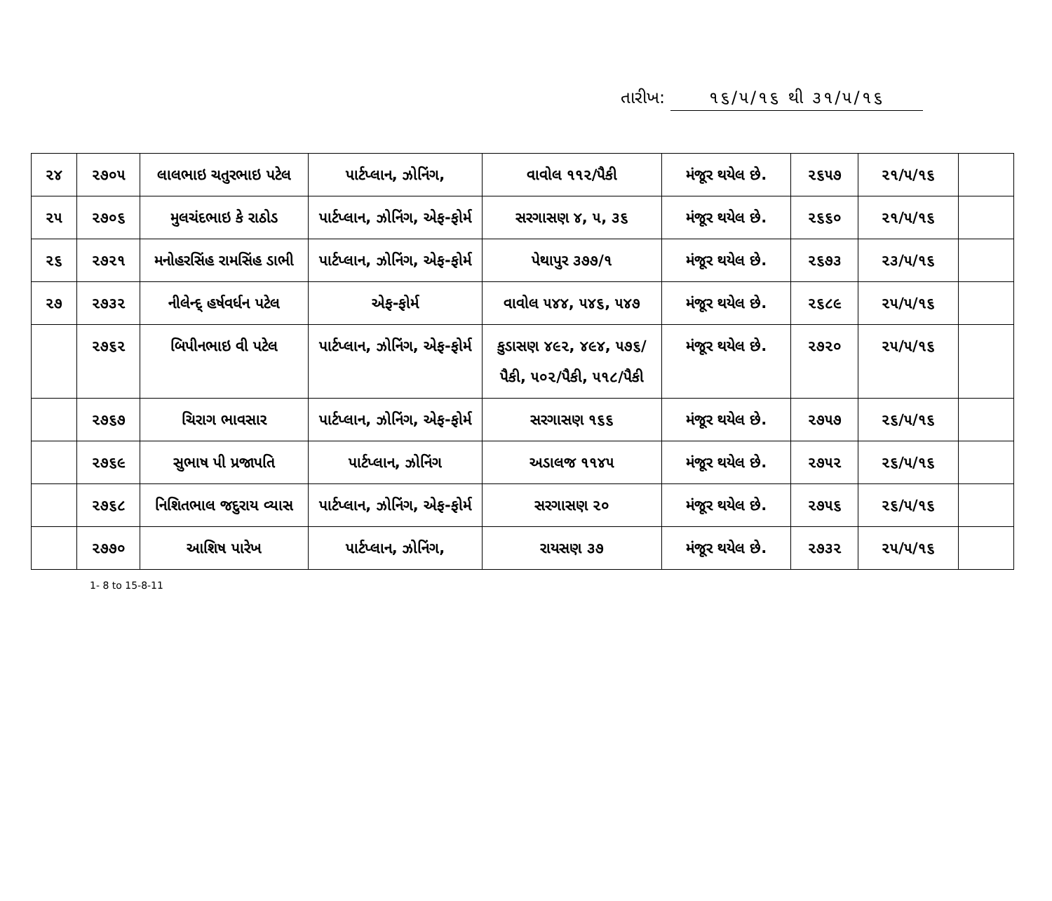તારીખ: ૧૬/૫/૧૬ થી ૩૧/૫/૧૬
| ૨૪ | ૨૭૦૫ | લાલભાઇ ચતુરભાઇ પટેલ | પાર્ટપ્લાન, ઝોનિંગ, | વાવોલ ૧૧૨/પૈકી | મંજૂર થયેલ છે. | ૨૬૫૭ | ૨૧/૫/૧૬ | |
| ૨૫ | ૨૭૦૬ | મુલચંદભાઇ કે રાઠોડ | પાર્ટપ્લાન, ઝોનિંગ, એફ-ફોર્મ | સરગાસણ ૪, ૫, ૩૬ | મંજૂર થયેલ છે. | ૨૬૬૦ | ૨૧/૫/૧૬ | |
| ૨૬ | ૨૭૨૧ | મનોહરસિંહ રામસિંહ ડાભી | પાર્ટપ્લાન, ઝોનિંગ, એફ-ફોર્મ | પેથાપુર ૩૭૭/૧ | મંજૂર થયેલ છે. | ૨૬૭૩ | ૨૩/૫/૧૬ | |
| ૨૭ | ૨૭૩૨ | નીલેન્દ્ હર્ષવર્ધન પટેલ | એફ-ફોર્મ | વાવોલ ૫૪૪, ૫૪૬, ૫૪૭ | મંજૂર થયેલ છે. | ૨૬૮૯ | ૨૫/૫/૧૬ | |
| | ૨૭૬૨ | બિપીનભાઇ વી પટેલ | પાર્ટપ્લાન, ઝોનિંગ, એફ-ફોર્મ | કુડાસણ ૪૯૨, ૪૯૪, ૫૭૬/પૈકી, ૫૦૨/પૈકી, ૫૧૮/પૈકી | મંજૂર થયેલ છે. | ૨૭૨૦ | ૨૫/૫/૧૬ | |
| | ૨૭૬૭ | ચિરાગ ભાવસાર | પાર્ટપ્લાન, ઝોનિંગ, એફ-ફોર્મ | સરગાસણ ૧૬૬ | મંજૂર થયેલ છે. | ૨૭૫૭ | ૨૬/૫/૧૬ | |
| | ૨૭૬૯ | સુભાષ પી પ્રજાપતિ | પાર્ટપ્લાન, ઝોનિંગ | અડાલજ ૧૧૪૫ | મંજૂર થયેલ છે. | ૨૭૫૨ | ૨૬/૫/૧૬ | |
| | ૨૭૬૮ | નિશિતભાલ જદુરાય વ્યાસ | પાર્ટપ્લાન, ઝોનિંગ, એફ-ફોર્મ | સરગાસણ ૨૦ | મંજૂર થયેલ છે. | ૨૭૫૬ | ૨૬/૫/૧૬ | |
| | ૨૭૭૦ | આશિષ પારેખ | પાર્ટપ્લાન, ઝોનિંગ, | રાયસણ ૩૭ | મંજૂર થયેલ છે. | ૨૭૩૨ | ૨૫/૫/૧૬ | |
1- 8 to 15-8-11